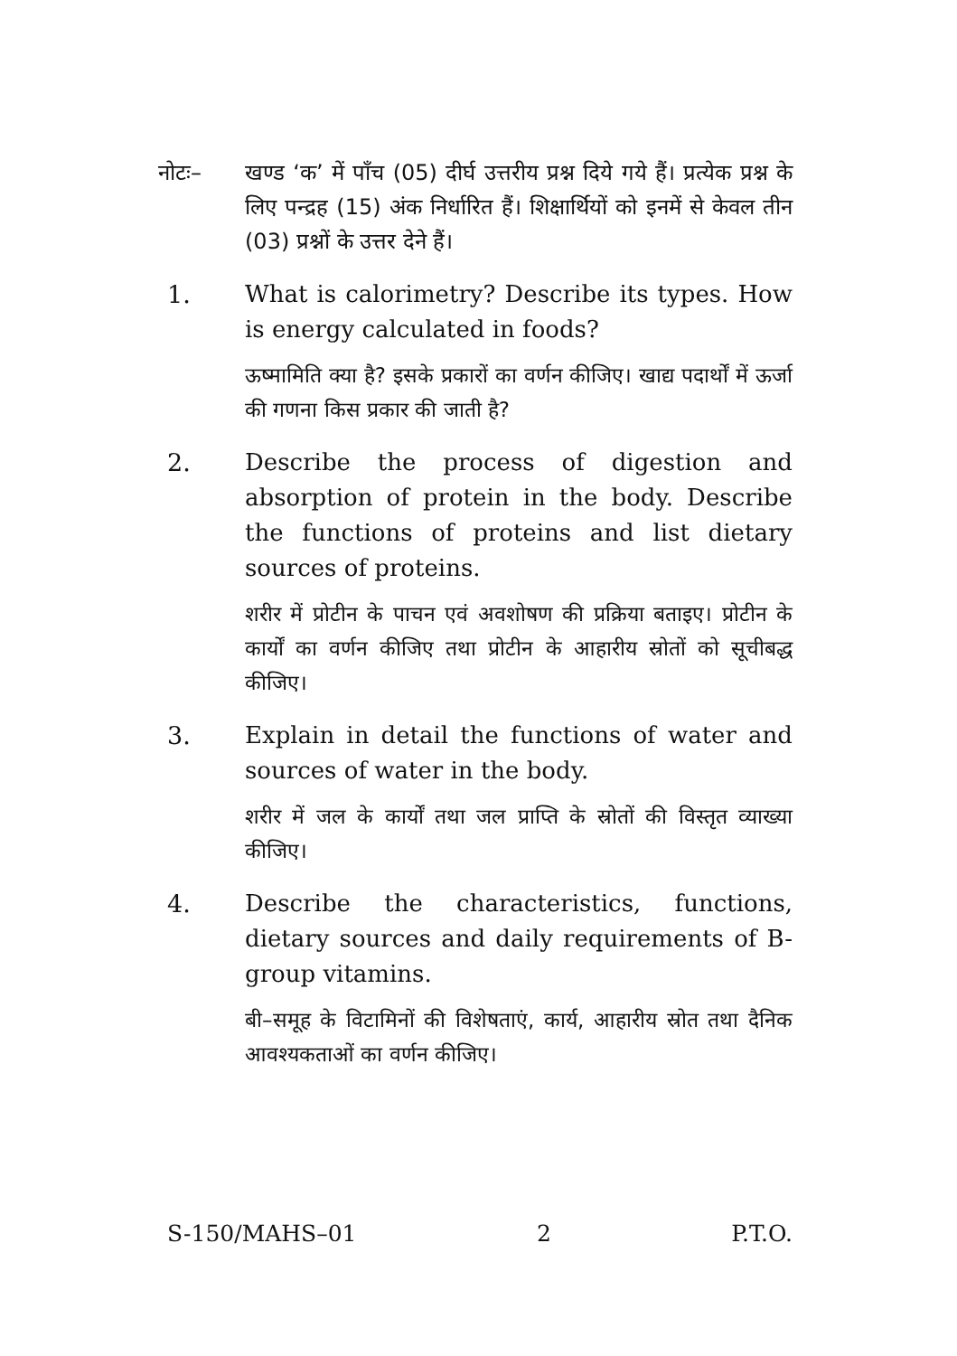नोटः– खण्ड ‘क’ में पाँच (05) दीर्घ उत्तरीय प्रश्न दिये गये हैं। प्रत्येक प्रश्न के लिए पन्द्रह (15) अंक निर्धारित हैं। शिक्षार्थियों को इनमें से केवल तीन (03) प्रश्नों के उत्तर देने हैं।
1. What is calorimetry? Describe its types. How is energy calculated in foods?
ऊष्मामिति क्या है? इसके प्रकारों का वर्णन कीजिए। खाद्य पदार्थों में ऊर्जा की गणना किस प्रकार की जाती है?
2. Describe the process of digestion and absorption of protein in the body. Describe the functions of proteins and list dietary sources of proteins.
शरीर में प्रोटीन के पाचन एवं अवशोषण की प्रक्रिया बताइए। प्रोटीन के कार्यों का वर्णन कीजिए तथा प्रोटीन के आहारीय स्रोतों को सूचीबद्ध कीजिए।
3. Explain in detail the functions of water and sources of water in the body.
शरीर में जल के कार्यों तथा जल प्राप्ति के स्रोतों की विस्तृत व्याख्या कीजिए।
4. Describe the characteristics, functions, dietary sources and daily requirements of B-group vitamins.
बी–समूह के विटामिनों की विशेषताएं, कार्य, आहारीय स्रोत तथा दैनिक आवश्यकताओं का वर्णन कीजिए।
S-150/MAHS–01 2 P.T.O.